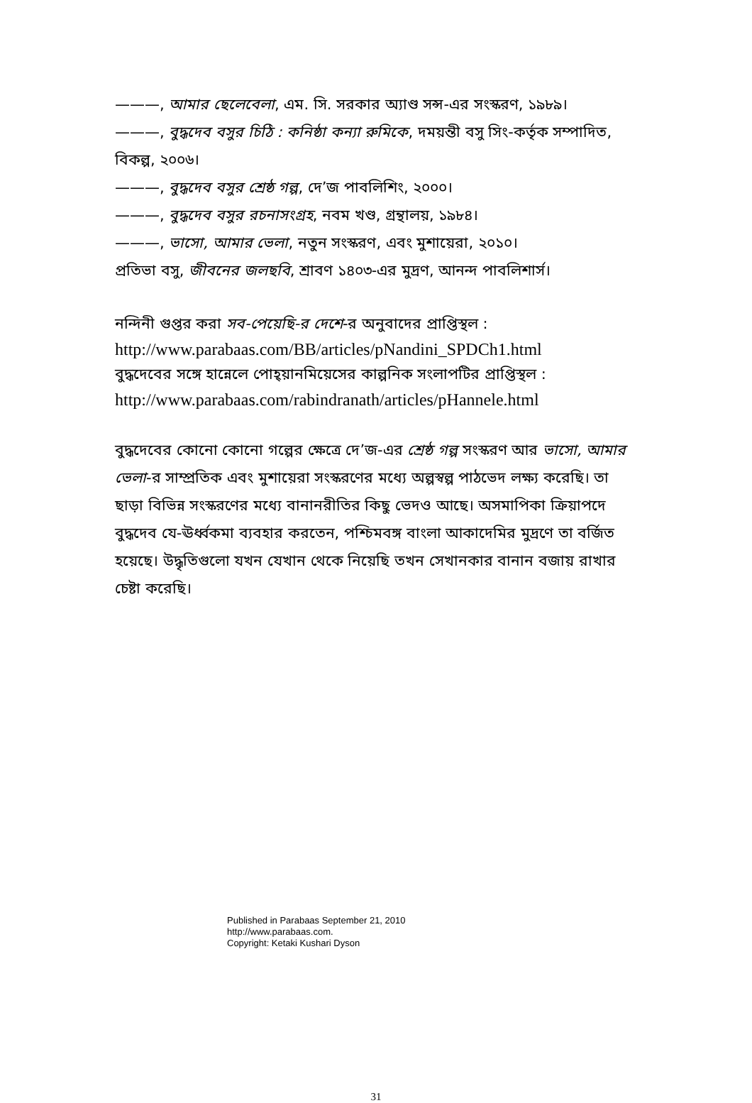———, আমার ছেলেবেলা, এম. সি. সরকার অ্যাণ্ড সন্স-এর সংস্করণ, ১৯৮৯।
———, বুদ্ধদেব বসুর চিঠি : কনিষ্ঠা কন্যা রুমিকে, দময়ন্তী বসু সিং-কর্তৃক সম্পাদিত, বিকল্প, ২০০৬।
———, বুদ্ধদেব বসুর শ্রেষ্ঠ গল্প, দে’জ পাবলিশিং, ২০০০।
———, বুদ্ধদেব বসুর রচনাসংগ্রহ, নবম খণ্ড, গ্রন্থালয়, ১৯৮৪।
———, ভাসো, আমার ভেলা, নতুন সংস্করণ, এবং মুশায়েরা, ২০১০।
প্রতিভা বসু, জীবনের জলছবি, শ্রাবণ ১৪০৩-এর মুদ্রণ, আনন্দ পাবলিশার্স।
নন্দিনী গুপ্তর করা সব-পেয়েছি-র দেশে-র অনুবাদের প্রাপ্তিস্থল :
http://www.parabaas.com/BB/articles/pNandini_SPDCh1.html
বুদ্ধদেবের সঙ্গে হান্নেলে পোহ্‌য়ানমিয়েসের কাল্পনিক সংলাপটির প্রাপ্তিস্থল :
http://www.parabaas.com/rabindranath/articles/pHannele.html
বুদ্ধদেবের কোনো কোনো গল্পের ক্ষেত্রে দে’জ-এর শ্রেষ্ঠ গল্প সংস্করণ আর ভাসো, আমার ভেলা-র সাম্প্রতিক এবং মুশায়েরা সংস্করণের মধ্যে অল্পস্বল্প পাঠভেদ লক্ষ্য করেছি। তা ছাড়া বিভিন্ন সংস্করণের মধ্যে বানানরীতির কিছু ভেদও আছে। অসমাপিকা ক্রিয়াপদে বুদ্ধদেব যে-ঊর্ধ্বকমা ব্যবহার করতেন, পশ্চিমবঙ্গ বাংলা আকাদেমির মুদ্রণে তা বর্জিত হয়েছে। উদ্ধৃতিগুলো যখন যেখান থেকে নিয়েছি তখন সেখানকার বানান বজায় রাখার চেষ্টা করেছি।
Published in Parabaas September 21, 2010
http://www.parabaas.com.
Copyright: Ketaki Kushari Dyson
31